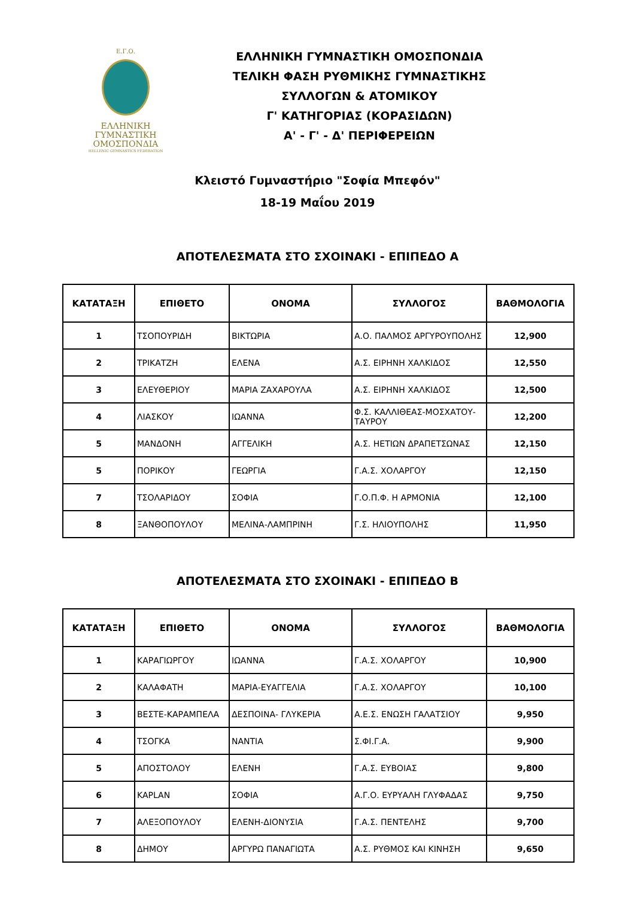Ε.Γ.Ο.
ΕΛΛΗΝΙΚΗ
ΓΥΜΝΑΣΤΙΚΗ
ΟΜΟΣΠΟΝΔΙΑ
HELLENIC GYMNASTICS FEDERATION
ΕΛΛΗΝΙΚΗ ΓΥΜΝΑΣΤΙΚΗ ΟΜΟΣΠΟΝΔΙΑ
ΤΕΛΙΚΗ ΦΑΣΗ ΡΥΘΜΙΚΗΣ ΓΥΜΝΑΣΤΙΚΗΣ
ΣΥΛΛΟΓΩΝ & ΑΤΟΜΙΚΟΥ
Γ' ΚΑΤΗΓΟΡΙΑΣ (ΚΟΡΑΣΙΔΩΝ)
Α' - Γ' - Δ' ΠΕΡΙΦΕΡΕΙΩΝ
Κλειστό Γυμναστήριο "Σοφία Μπεφόν"
18-19 Μαΐου 2019
ΑΠΟΤΕΛΕΣΜΑΤΑ ΣΤΟ ΣΧΟΙΝΑΚΙ - ΕΠΙΠΕΔΟ Α
| ΚΑΤΑΤΑΞΗ | ΕΠΙΘΕΤΟ | ΟΝΟΜΑ | ΣΥΛΛΟΓΟΣ | ΒΑΘΜΟΛΟΓΙΑ |
| --- | --- | --- | --- | --- |
| 1 | ΤΣΟΠΟΥΡΙΔΗ | ΒΙΚΤΩΡΙΑ | Α.Ο. ΠΑΛΜΟΣ ΑΡΓΥΡΟΥΠΟΛΗΣ | 12,900 |
| 2 | ΤΡΙΚΑΤΖΗ | ΕΛΕΝΑ | Α.Σ. ΕΙΡΗΝΗ ΧΑΛΚΙΔΟΣ | 12,550 |
| 3 | ΕΛΕΥΘΕΡΙΟΥ | ΜΑΡΙΑ ΖΑΧΑΡΟΥΛΑ | Α.Σ. ΕΙΡΗΝΗ ΧΑΛΚΙΔΟΣ | 12,500 |
| 4 | ΛΙΑΣΚΟΥ | ΙΩΑΝΝΑ | Φ.Σ. ΚΑΛΛΙΘΕΑΣ-ΜΟΣΧΑΤΟΥ-ΤΑΥΡΟΥ | 12,200 |
| 5 | ΜΑΝΔΟΝΗ | ΑΓΓΕΛΙΚΗ | Α.Σ. ΗΕΤΙΩΝ ΔΡΑΠΕΤΣΩΝΑΣ | 12,150 |
| 5 | ΠΟΡΙΚΟΥ | ΓΕΩΡΓΙΑ | Γ.Α.Σ. ΧΟΛΑΡΓΟΥ | 12,150 |
| 7 | ΤΣΟΛΑΡΙΔΟΥ | ΣΟΦΙΑ | Γ.Ο.Π.Φ. Η ΑΡΜΟΝΙΑ | 12,100 |
| 8 | ΞΑΝΘΟΠΟΥΛΟΥ | ΜΕΛΙΝΑ-ΛΑΜΠΡΙΝΗ | Γ.Σ. ΗΛΙΟΥΠΟΛΗΣ | 11,950 |
ΑΠΟΤΕΛΕΣΜΑΤΑ ΣΤΟ ΣΧΟΙΝΑΚΙ - ΕΠΙΠΕΔΟ Β
| ΚΑΤΑΤΑΞΗ | ΕΠΙΘΕΤΟ | ΟΝΟΜΑ | ΣΥΛΛΟΓΟΣ | ΒΑΘΜΟΛΟΓΙΑ |
| --- | --- | --- | --- | --- |
| 1 | ΚΑΡΑΓΙΩΡΓΟΥ | ΙΩΑΝΝΑ | Γ.Α.Σ. ΧΟΛΑΡΓΟΥ | 10,900 |
| 2 | ΚΑΛΑΦΑΤΗ | ΜΑΡΙΑ-ΕΥΑΓΓΕΛΙΑ | Γ.Α.Σ. ΧΟΛΑΡΓΟΥ | 10,100 |
| 3 | ΒΕΣΤΕ-ΚΑΡΑΜΠΕΛΑ | ΔΕΣΠΟΙΝΑ- ΓΛΥΚΕΡΙΑ | Α.Ε.Σ. ΕΝΩΣΗ ΓΑΛΑΤΣΙΟΥ | 9,950 |
| 4 | ΤΣΟΓΚΑ | ΝΑΝΤΙΑ | Σ.ΦΙ.Γ.Α. | 9,900 |
| 5 | ΑΠΟΣΤΟΛΟΥ | ΕΛΕΝΗ | Γ.Α.Σ. ΕΥΒΟΙΑΣ | 9,800 |
| 6 | KAPLAN | ΣΟΦΙΑ | Α.Γ.Ο. ΕΥΡΥΑΛΗ ΓΛΥΦΑΔΑΣ | 9,750 |
| 7 | ΑΛΕΞΟΠΟΥΛΟΥ | ΕΛΕΝΗ-ΔΙΟΝΥΣΙΑ | Γ.Α.Σ. ΠΕΝΤΕΛΗΣ | 9,700 |
| 8 | ΔΗΜΟΥ | ΑΡΓΥΡΩ ΠΑΝΑΓΙΩΤΑ | Α.Σ. ΡΥΘΜΟΣ ΚΑΙ ΚΙΝΗΣΗ | 9,650 |